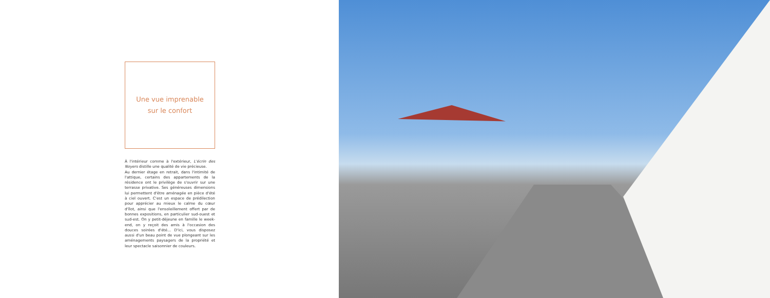Une vue imprenable
sur le confort
À l'intérieur comme à l'extérieur, L'écrin des Noyers distille une qualité de vie précieuse.
Au dernier étage en retrait, dans l'intimité de l'attique, certains des appartements de la résidence ont le privilège de s'ouvrir sur une terrasse privative. Ses généreuses dimensions lui permettent d'être aménagée en pièce d'été à ciel ouvert. C'est un espace de prédilection pour apprécier au mieux le calme du cœur d'îlot, ainsi que l'ensoleillement offert par de bonnes expositions, en particulier sud-ouest et sud-est. On y petit-déjeune en famille le week-end, on y reçoit des amis à l'occasion des douces soirées d'été… D'ici, vous disposez aussi d'un beau point de vue plongeant sur les aménagements paysagers de la propriété et leur spectacle saisonnier de couleurs.